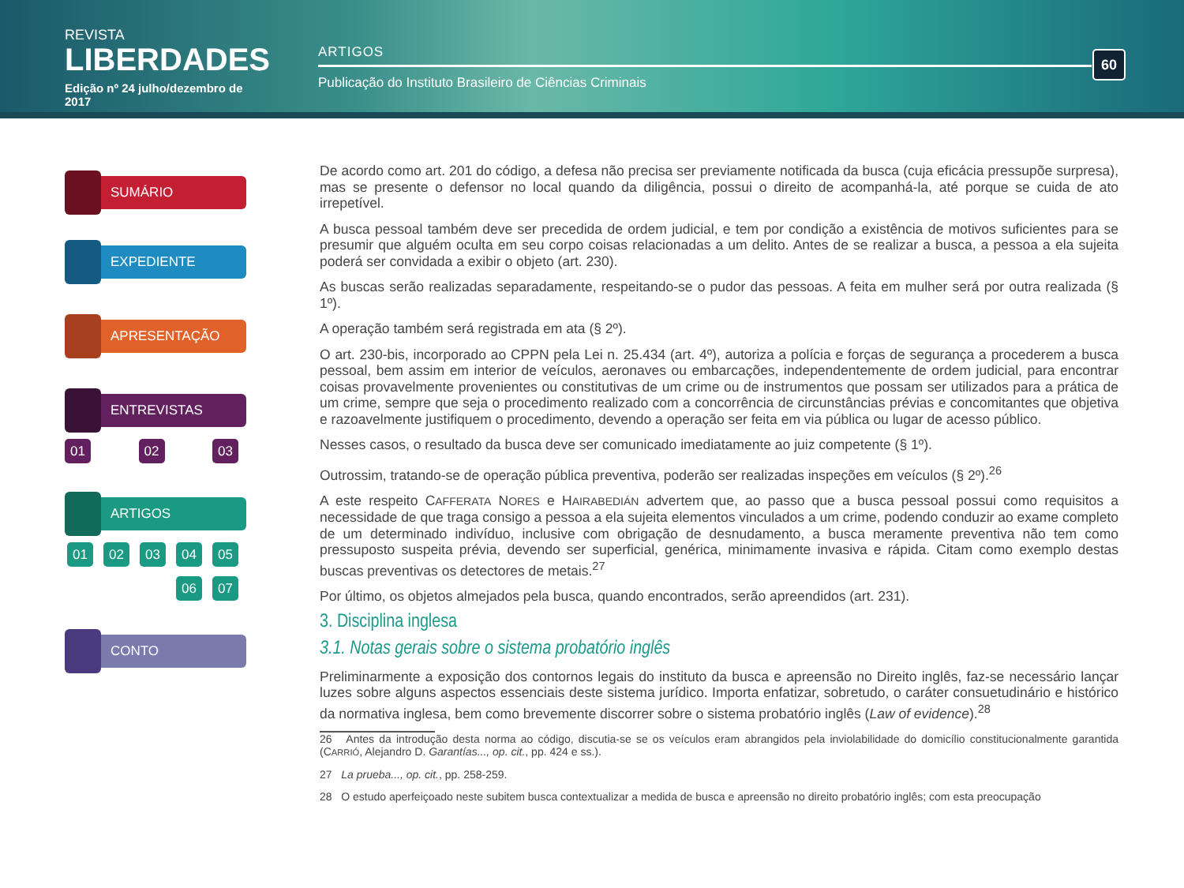REVISTA
LIBERDADES
Edição nº 24 julho/dezembro de 2017
ARTIGOS
Publicação do Instituto Brasileiro de Ciências Criminais
60
SUMÁRIO
EXPEDIENTE
APRESENTAÇÃO
ENTREVISTAS
01 02 03
ARTIGOS
01 02 03 04 05 06 07
CONTO
De acordo como art. 201 do código, a defesa não precisa ser previamente notificada da busca (cuja eficácia pressupõe surpresa), mas se presente o defensor no local quando da diligência, possui o direito de acompanhá-la, até porque se cuida de ato irrepetível.
A busca pessoal também deve ser precedida de ordem judicial, e tem por condição a existência de motivos suficientes para se presumir que alguém oculta em seu corpo coisas relacionadas a um delito. Antes de se realizar a busca, a pessoa a ela sujeita poderá ser convidada a exibir o objeto (art. 230).
As buscas serão realizadas separadamente, respeitando-se o pudor das pessoas. A feita em mulher será por outra realizada (§ 1º).
A operação também será registrada em ata (§ 2º).
O art. 230-bis, incorporado ao CPPN pela Lei n. 25.434 (art. 4º), autoriza a polícia e forças de segurança a procederem a busca pessoal, bem assim em interior de veículos, aeronaves ou embarcações, independentemente de ordem judicial, para encontrar coisas provavelmente provenientes ou constitutivas de um crime ou de instrumentos que possam ser utilizados para a prática de um crime, sempre que seja o procedimento realizado com a concorrência de circunstâncias prévias e concomitantes que objetiva e razoavelmente justifiquem o procedimento, devendo a operação ser feita em via pública ou lugar de acesso público.
Nesses casos, o resultado da busca deve ser comunicado imediatamente ao juiz competente (§ 1º).
Outrossim, tratando-se de operação pública preventiva, poderão ser realizadas inspeções em veículos (§ 2º).<sup>26</sup>
A este respeito CAFFERATA NORES e HAIRABEDIÁN advertem que, ao passo que a busca pessoal possui como requisitos a necessidade de que traga consigo a pessoa a ela sujeita elementos vinculados a um crime, podendo conduzir ao exame completo de um determinado indivíduo, inclusive com obrigação de desnudamento, a busca meramente preventiva não tem como pressuposto suspeita prévia, devendo ser superficial, genérica, minimamente invasiva e rápida. Citam como exemplo destas buscas preventivas os detectores de metais.<sup>27</sup>
Por último, os objetos almejados pela busca, quando encontrados, serão apreendidos (art. 231).
3. Disciplina inglesa
3.1. Notas gerais sobre o sistema probatório inglês
Preliminarmente a exposição dos contornos legais do instituto da busca e apreensão no Direito inglês, faz-se necessário lançar luzes sobre alguns aspectos essenciais deste sistema jurídico. Importa enfatizar, sobretudo, o caráter consuetudinário e histórico da normativa inglesa, bem como brevemente discorrer sobre o sistema probatório inglês (Law of evidence).<sup>28</sup>
26 Antes da introdução desta norma ao código, discutia-se se os veículos eram abrangidos pela inviolabilidade do domicílio constitucionalmente garantida (CARRIÓ, Alejandro D. Garantías..., op. cit., pp. 424 e ss.).
27 La prueba..., op. cit., pp. 258-259.
28 O estudo aperfeiçoado neste subitem busca contextualizar a medida de busca e apreensão no direito probatório inglês; com esta preocupação